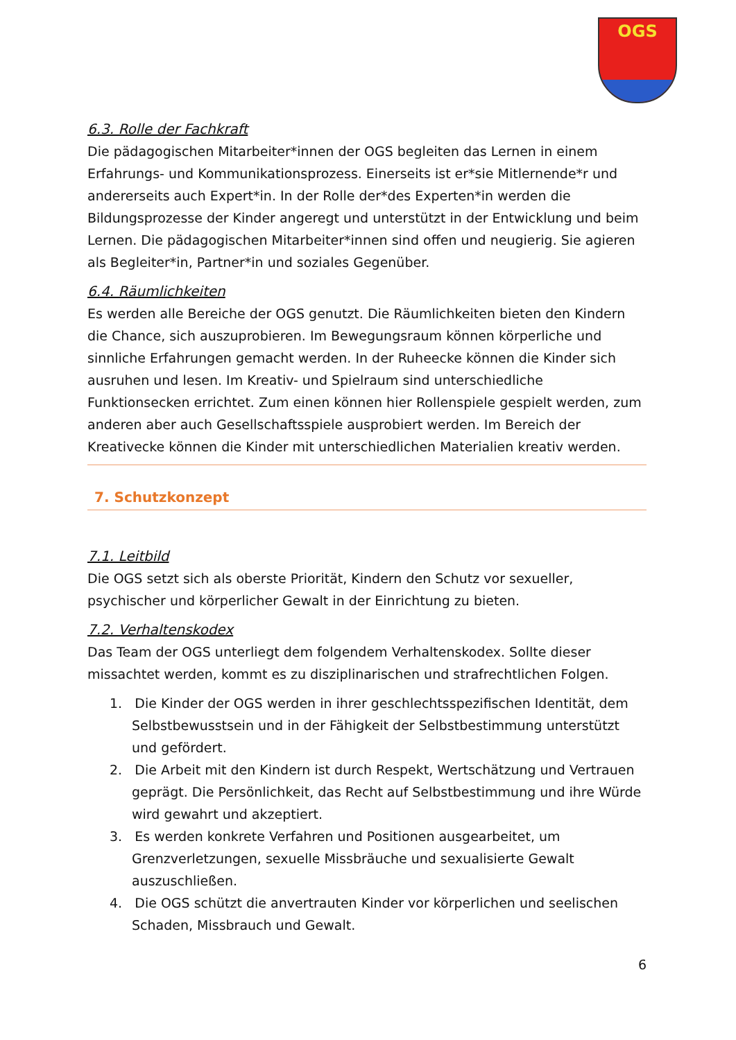OGS
6.3. Rolle der Fachkraft
Die pädagogischen Mitarbeiter*innen der OGS begleiten das Lernen in einem Erfahrungs- und Kommunikationsprozess. Einerseits ist er*sie Mitlernende*r und andererseits auch Expert*in. In der Rolle der*des Experten*in werden die Bildungsprozesse der Kinder angeregt und unterstützt in der Entwicklung und beim Lernen. Die pädagogischen Mitarbeiter*innen sind offen und neugierig. Sie agieren als Begleiter*in, Partner*in und soziales Gegenüber.
6.4. Räumlichkeiten
Es werden alle Bereiche der OGS genutzt. Die Räumlichkeiten bieten den Kindern die Chance, sich auszuprobieren. Im Bewegungsraum können körperliche und sinnliche Erfahrungen gemacht werden. In der Ruheecke können die Kinder sich ausruhen und lesen. Im Kreativ- und Spielraum sind unterschiedliche Funktionsecken errichtet. Zum einen können hier Rollenspiele gespielt werden, zum anderen aber auch Gesellschaftsspiele ausprobiert werden. Im Bereich der Kreativecke können die Kinder mit unterschiedlichen Materialien kreativ werden.
7. Schutzkonzept
7.1. Leitbild
Die OGS setzt sich als oberste Priorität, Kindern den Schutz vor sexueller, psychischer und körperlicher Gewalt in der Einrichtung zu bieten.
7.2. Verhaltenskodex
Das Team der OGS unterliegt dem folgendem Verhaltenskodex. Sollte dieser missachtet werden, kommt es zu disziplinarischen und strafrechtlichen Folgen.
1. Die Kinder der OGS werden in ihrer geschlechtsspezifischen Identität, dem Selbstbewusstsein und in der Fähigkeit der Selbstbestimmung unterstützt und gefördert.
2. Die Arbeit mit den Kindern ist durch Respekt, Wertschätzung und Vertrauen geprägt. Die Persönlichkeit, das Recht auf Selbstbestimmung und ihre Würde wird gewahrt und akzeptiert.
3. Es werden konkrete Verfahren und Positionen ausgearbeitet, um Grenzverletzungen, sexuelle Missbräuche und sexualisierte Gewalt auszuschließen.
4. Die OGS schützt die anvertrauten Kinder vor körperlichen und seelischen Schaden, Missbrauch und Gewalt.
6